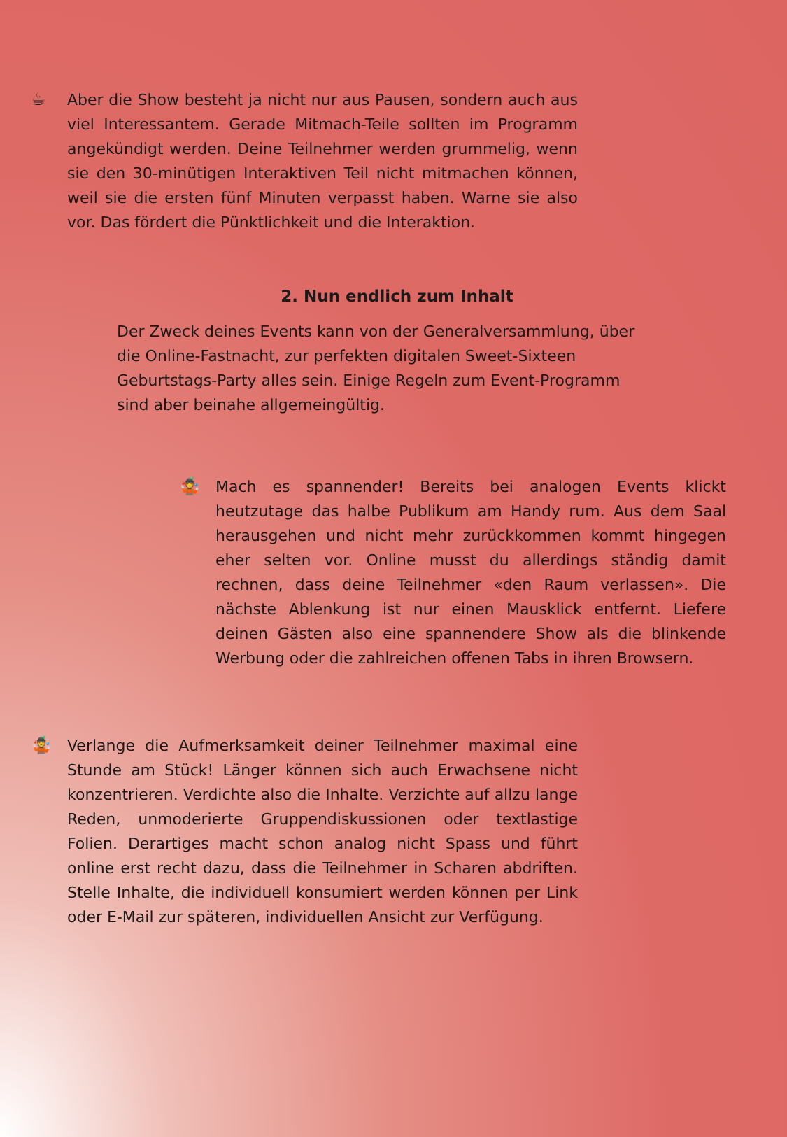☕
Aber die Show besteht ja nicht nur aus Pausen, sondern auch aus viel Interessantem. Gerade Mitmach-Teile sollten im Programm angekündigt werden. Deine Teilnehmer werden grummelig, wenn sie den 30-minütigen Interaktiven Teil nicht mitmachen können, weil sie die ersten fünf Minuten verpasst haben. Warne sie also vor. Das fördert die Pünktlichkeit und die Interaktion.
2. Nun endlich zum Inhalt
Der Zweck deines Events kann von der Generalversammlung, über die Online-Fastnacht, zur perfekten digitalen Sweet-Sixteen Geburtstags-Party alles sein. Einige Regeln zum Event-Programm sind aber beinahe allgemeingültig.
🤹
Mach es spannender! Bereits bei analogen Events klickt heutzutage das halbe Publikum am Handy rum. Aus dem Saal herausgehen und nicht mehr zurückkommen kommt hingegen eher selten vor. Online musst du allerdings ständig damit rechnen, dass deine Teilnehmer «den Raum verlassen». Die nächste Ablenkung ist nur einen Mausklick entfernt. Liefere deinen Gästen also eine spannendere Show als die blinkende Werbung oder die zahlreichen offenen Tabs in ihren Browsern.
🤹
Verlange die Aufmerksamkeit deiner Teilnehmer maximal eine Stunde am Stück! Länger können sich auch Erwachsene nicht konzentrieren. Verdichte also die Inhalte. Verzichte auf allzu lange Reden, unmoderierte Gruppendiskussionen oder textlastige Folien. Derartiges macht schon analog nicht Spass und führt online erst recht dazu, dass die Teilnehmer in Scharen abdriften. Stelle Inhalte, die individuell konsumiert werden können per Link oder E-Mail zur späteren, individuellen Ansicht zur Verfügung.